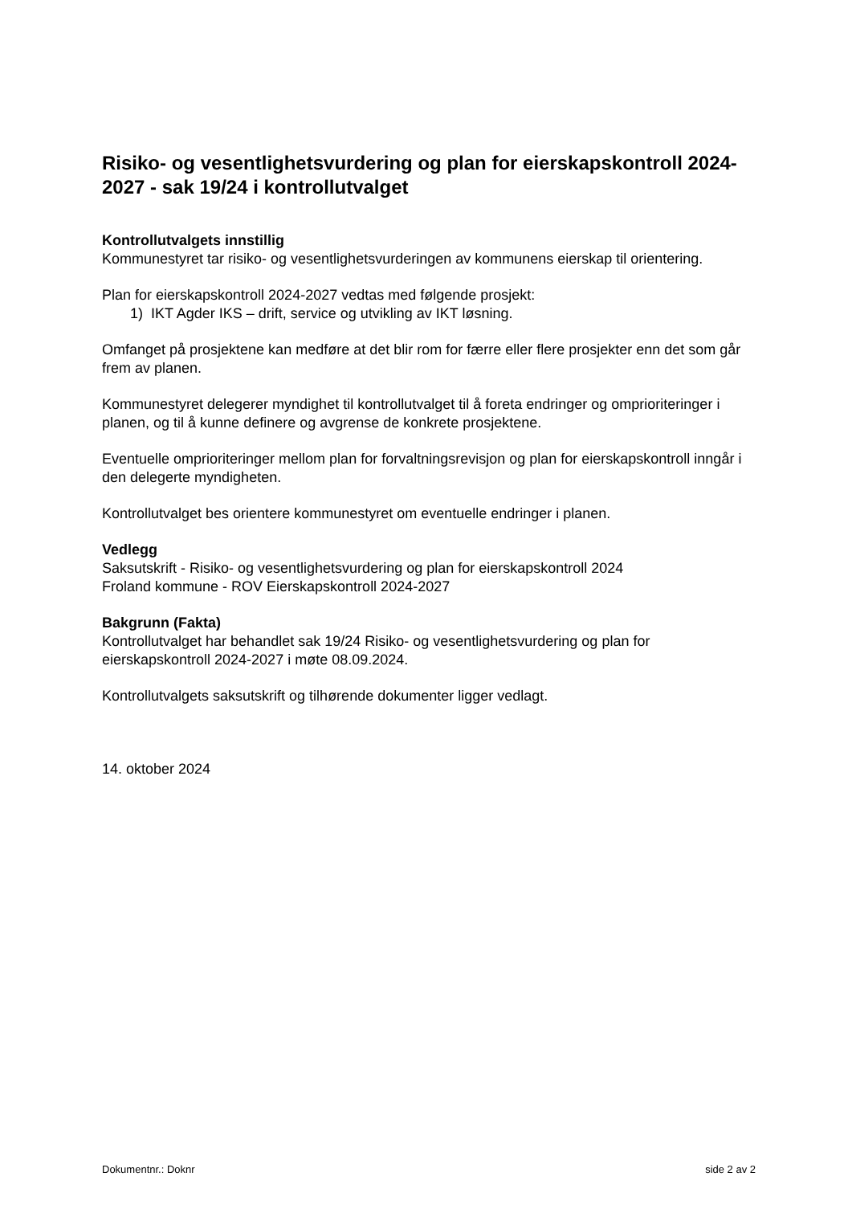Risiko- og vesentlighetsvurdering og plan for eierskapskontroll 2024-2027 - sak 19/24 i kontrollutvalget
Kontrollutvalgets innstillig
Kommunestyret tar risiko- og vesentlighetsvurderingen av kommunens eierskap til orientering.
Plan for eierskapskontroll 2024-2027 vedtas med følgende prosjekt:
1) IKT Agder IKS – drift, service og utvikling av IKT løsning.
Omfanget på prosjektene kan medføre at det blir rom for færre eller flere prosjekter enn det som går frem av planen.
Kommunestyret delegerer myndighet til kontrollutvalget til å foreta endringer og omprioriteringer i planen, og til å kunne definere og avgrense de konkrete prosjektene.
Eventuelle omprioriteringer mellom plan for forvaltningsrevisjon og plan for eierskapskontroll inngår i den delegerte myndigheten.
Kontrollutvalget bes orientere kommunestyret om eventuelle endringer i planen.
Vedlegg
Saksutskrift - Risiko- og vesentlighetsvurdering og plan for eierskapskontroll 2024
Froland kommune - ROV Eierskapskontroll 2024-2027
Bakgrunn (Fakta)
Kontrollutvalget har behandlet sak 19/24 Risiko- og vesentlighetsvurdering og plan for eierskapskontroll 2024-2027 i møte 08.09.2024.
Kontrollutvalgets saksutskrift og tilhørende dokumenter ligger vedlagt.
14. oktober 2024
Dokumentnr.: Doknr side 2 av 2